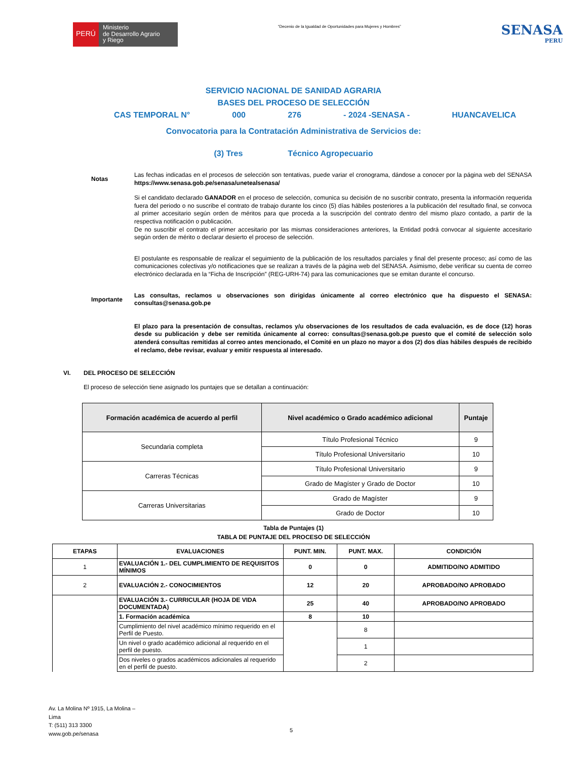PERÚ
Ministerio
de Desarrollo Agrario
y Riego
“Decenio de la Igualdad de Oportunidades para Mujeres y Hombres”
SENASA
PERU
SERVICIO NACIONAL DE SANIDAD AGRARIA
BASES DEL PROCESO DE SELECCIÓN
CAS TEMPORAL N° 000 276 - 2024 -SENASA - HUANCAVELICA
Convocatoria para la Contratación Administrativa de Servicios de:
(3) Tres Técnico Agropecuario
Notas
Las fechas indicadas en el procesos de selección son tentativas, puede variar el cronograma, dándose a conocer por la página web del SENASA https://www.senasa.gob.pe/senasa/unetealsenasa/
Si el candidato declarado GANADOR en el proceso de selección, comunica su decisión de no suscribir contrato, presenta la información requerida fuera del periodo o no suscribe el contrato de trabajo durante los cinco (5) días hábiles posteriores a la publicación del resultado final, se convoca al primer accesitario según orden de méritos para que proceda a la suscripción del contrato dentro del mismo plazo contado, a partir de la respectiva notificación o publicación.
De no suscribir el contrato el primer accesitario por las mismas consideraciones anteriores, la Entidad podrá convocar al siguiente accesitario según orden de mérito o declarar desierto el proceso de selección.
El postulante es responsable de realizar el seguimiento de la publicación de los resultados parciales y final del presente proceso; así como de las comunicaciones colectivas y/o notificaciones que se realizan a través de la página web del SENASA. Asimismo, debe verificar su cuenta de correo electrónico declarada en la “Ficha de Inscripción” (REG-URH-74) para las comunicaciones que se emitan durante el concurso.
Importante
Las consultas, reclamos u observaciones son dirigidas únicamente al correo electrónico que ha dispuesto el SENASA: consultas@senasa.gob.pe
El plazo para la presentación de consultas, reclamos y/u observaciones de los resultados de cada evaluación, es de doce (12) horas desde su publicación y debe ser remitida únicamente al correo: consultas@senasa.gob.pe puesto que el comité de selección solo atenderá consultas remitidas al correo antes mencionado, el Comité en un plazo no mayor a dos (2) dos días hábiles después de recibido el reclamo, debe revisar, evaluar y emitir respuesta al interesado.
VI. DEL PROCESO DE SELECCIÓN
El proceso de selección tiene asignado los puntajes que se detallan a continuación:
| Formación académica de acuerdo al perfil | Nivel académico o Grado académico adicional | Puntaje |
| --- | --- | --- |
| Secundaria completa | Título Profesional Técnico | 9 |
| | Título Profesional Universitario | 10 |
| Carreras Técnicas | Título Profesional Universitario | 9 |
| | Grado de Magíster y Grado de Doctor | 10 |
| Carreras Universitarias | Grado de Magíster | 9 |
| | Grado de Doctor | 10 |
Tabla de Puntajes (1)
TABLA DE PUNTAJE DEL PROCESO DE SELECCIÓN
| ETAPAS | EVALUACIONES | PUNT. MIN. | PUNT. MAX. | CONDICIÓN |
| --- | --- | --- | --- | --- |
| 1 | EVALUACIÓN 1.- DEL CUMPLIMIENTO DE REQUISITOS MÍNIMOS | 0 | 0 | ADMITIDO/NO ADMITIDO |
| 2 | EVALUACIÓN 2.- CONOCIMIENTOS | 12 | 20 | APROBADO/NO APROBADO |
| | EVALUACIÓN 3.- CURRICULAR (HOJA DE VIDA DOCUMENTADA) | 25 | 40 | APROBADO/NO APROBADO |
| | 1. Formación académica | 8 | 10 | |
| | Cumplimiento del nivel académico mínimo requerido en el Perfil de Puesto. | | 8 | |
| | Un nivel o grado académico adicional al requerido en el perfil de puesto. | | 1 | |
| | Dos niveles o grados académicos adicionales al requerido en el perfil de puesto. | | 2 | |
Av. La Molina Nº 1915, La Molina –
Lima
T: (511) 313 3300
www.gob.pe/senasa
5